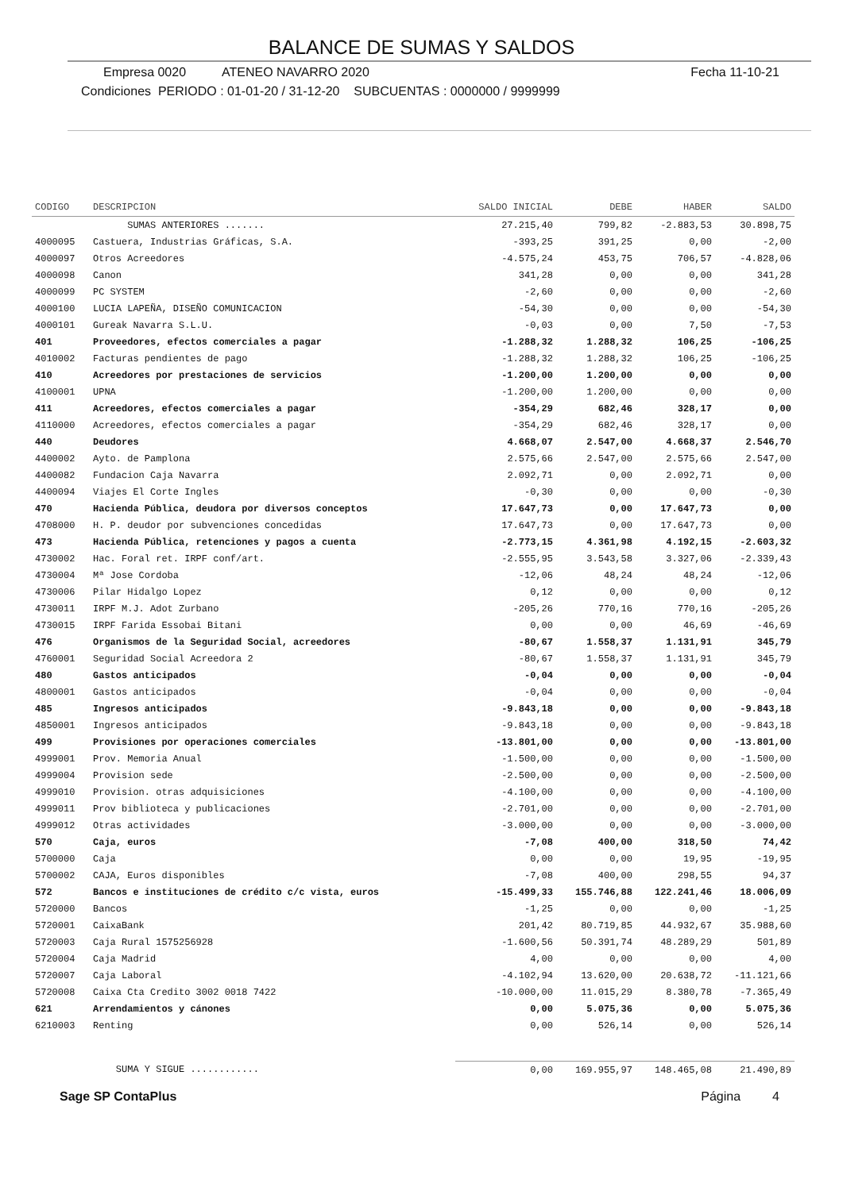BALANCE DE SUMAS Y SALDOS
Empresa 0020 ATENEO NAVARRO 2020
Fecha 11-10-21
Condiciones PERIODO : 01-01-20 / 31-12-20 SUBCUENTAS : 0000000 / 9999999
| CODIGO | DESCRIPCION | SALDO INICIAL | DEBE | HABER | SALDO |
| --- | --- | --- | --- | --- | --- |
| | SUMAS ANTERIORES ....... | 27.215,40 | 799,82 | -2.883,53 | 30.898,75 |
| 4000095 | Castuera, Industrias Gráficas, S.A. | -393,25 | 391,25 | 0,00 | -2,00 |
| 4000097 | Otros Acreedores | -4.575,24 | 453,75 | 706,57 | -4.828,06 |
| 4000098 | Canon | 341,28 | 0,00 | 0,00 | 341,28 |
| 4000099 | PC SYSTEM | -2,60 | 0,00 | 0,00 | -2,60 |
| 4000100 | LUCIA LAPEÑA, DISEÑO COMUNICACION | -54,30 | 0,00 | 0,00 | -54,30 |
| 4000101 | Gureak Navarra S.L.U. | -0,03 | 0,00 | 7,50 | -7,53 |
| 401 | Proveedores, efectos comerciales a pagar | -1.288,32 | 1.288,32 | 106,25 | -106,25 |
| 4010002 | Facturas pendientes de pago | -1.288,32 | 1.288,32 | 106,25 | -106,25 |
| 410 | Acreedores por prestaciones de servicios | -1.200,00 | 1.200,00 | 0,00 | 0,00 |
| 4100001 | UPNA | -1.200,00 | 1.200,00 | 0,00 | 0,00 |
| 411 | Acreedores, efectos comerciales a pagar | -354,29 | 682,46 | 328,17 | 0,00 |
| 4110000 | Acreedores, efectos comerciales a pagar | -354,29 | 682,46 | 328,17 | 0,00 |
| 440 | Deudores | 4.668,07 | 2.547,00 | 4.668,37 | 2.546,70 |
| 4400002 | Ayto. de Pamplona | 2.575,66 | 2.547,00 | 2.575,66 | 2.547,00 |
| 4400082 | Fundacion Caja Navarra | 2.092,71 | 0,00 | 2.092,71 | 0,00 |
| 4400094 | Viajes El Corte Ingles | -0,30 | 0,00 | 0,00 | -0,30 |
| 470 | Hacienda Pública, deudora por diversos conceptos | 17.647,73 | 0,00 | 17.647,73 | 0,00 |
| 4708000 | H. P. deudor por subvenciones concedidas | 17.647,73 | 0,00 | 17.647,73 | 0,00 |
| 473 | Hacienda Pública, retenciones y pagos a cuenta | -2.773,15 | 4.361,98 | 4.192,15 | -2.603,32 |
| 4730002 | Hac. Foral ret. IRPF conf/art. | -2.555,95 | 3.543,58 | 3.327,06 | -2.339,43 |
| 4730004 | Mª Jose Cordoba | -12,06 | 48,24 | 48,24 | -12,06 |
| 4730006 | Pilar Hidalgo Lopez | 0,12 | 0,00 | 0,00 | 0,12 |
| 4730011 | IRPF M.J. Adot Zurbano | -205,26 | 770,16 | 770,16 | -205,26 |
| 4730015 | IRPF Farida Essobai Bitani | 0,00 | 0,00 | 46,69 | -46,69 |
| 476 | Organismos de la Seguridad Social, acreedores | -80,67 | 1.558,37 | 1.131,91 | 345,79 |
| 4760001 | Seguridad Social Acreedora 2 | -80,67 | 1.558,37 | 1.131,91 | 345,79 |
| 480 | Gastos anticipados | -0,04 | 0,00 | 0,00 | -0,04 |
| 4800001 | Gastos anticipados | -0,04 | 0,00 | 0,00 | -0,04 |
| 485 | Ingresos anticipados | -9.843,18 | 0,00 | 0,00 | -9.843,18 |
| 4850001 | Ingresos anticipados | -9.843,18 | 0,00 | 0,00 | -9.843,18 |
| 499 | Provisiones por operaciones comerciales | -13.801,00 | 0,00 | 0,00 | -13.801,00 |
| 4999001 | Prov. Memoria Anual | -1.500,00 | 0,00 | 0,00 | -1.500,00 |
| 4999004 | Provision sede | -2.500,00 | 0,00 | 0,00 | -2.500,00 |
| 4999010 | Provision. otras adquisiciones | -4.100,00 | 0,00 | 0,00 | -4.100,00 |
| 4999011 | Prov biblioteca y publicaciones | -2.701,00 | 0,00 | 0,00 | -2.701,00 |
| 4999012 | Otras actividades | -3.000,00 | 0,00 | 0,00 | -3.000,00 |
| 570 | Caja, euros | -7,08 | 400,00 | 318,50 | 74,42 |
| 5700000 | Caja | 0,00 | 0,00 | 19,95 | -19,95 |
| 5700002 | CAJA, Euros disponibles | -7,08 | 400,00 | 298,55 | 94,37 |
| 572 | Bancos e instituciones de crédito c/c vista, euros | -15.499,33 | 155.746,88 | 122.241,46 | 18.006,09 |
| 5720000 | Bancos | -1,25 | 0,00 | 0,00 | -1,25 |
| 5720001 | CaixaBank | 201,42 | 80.719,85 | 44.932,67 | 35.988,60 |
| 5720003 | Caja Rural 1575256928 | -1.600,56 | 50.391,74 | 48.289,29 | 501,89 |
| 5720004 | Caja Madrid | 4,00 | 0,00 | 0,00 | 4,00 |
| 5720007 | Caja Laboral | -4.102,94 | 13.620,00 | 20.638,72 | -11.121,66 |
| 5720008 | Caixa Cta Credito 3002 0018 7422 | -10.000,00 | 11.015,29 | 8.380,78 | -7.365,49 |
| 621 | Arrendamientos y cánones | 0,00 | 5.075,36 | 0,00 | 5.075,36 |
| 6210003 | Renting | 0,00 | 526,14 | 0,00 | 526,14 |
| | SUMA Y SIGUE ............ | 0,00 | 169.955,97 | 148.465,08 | 21.490,89 |
Sage SP ContaPlus Página 4